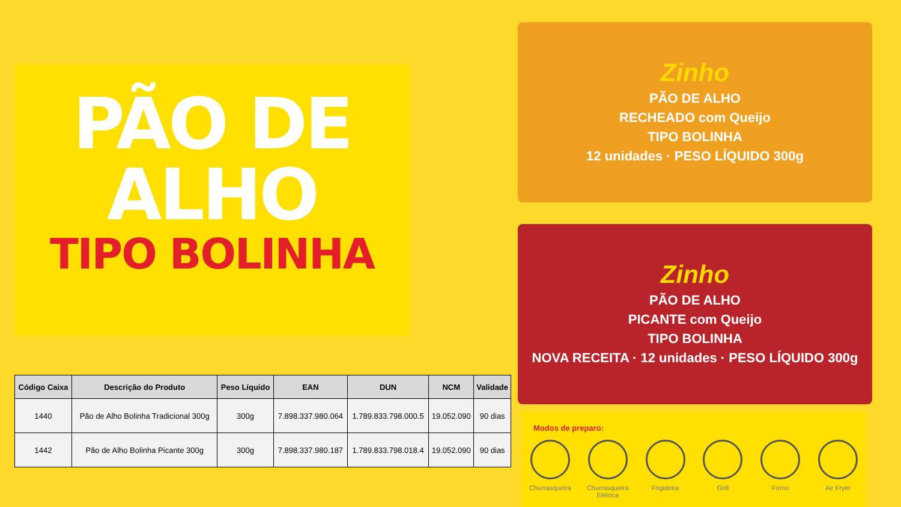PÃO DE
ALHO
TIPO BOLINHA
| Código Caixa | Descrição do Produto | Peso Líquido | EAN | DUN | NCM | Validade |
| --- | --- | --- | --- | --- | --- | --- |
| 1440 | Pão de Alho Bolinha Tradicional 300g | 300g | 7.898.337.980.064 | 1.789.833.798.000.5 | 19.052.090 | 90 dias |
| 1442 | Pão de Alho Bolinha Picante 300g | 300g | 7.898.337.980.187 | 1.789.833.798.018.4 | 19.052.090 | 90 dias |
Zinho
PÃO DE ALHO
RECHEADO com Queijo
TIPO BOLINHA
12 unidades · PESO LÍQUIDO 300g
Zinho
PÃO DE ALHO
PICANTE com Queijo
TIPO BOLINHA
NOVA RECEITA · 12 unidades · PESO LÍQUIDO 300g
Modos de preparo:
Churrasqueira Churrasqueira Elétrica
Frigideira Grill Forno Air Fryer